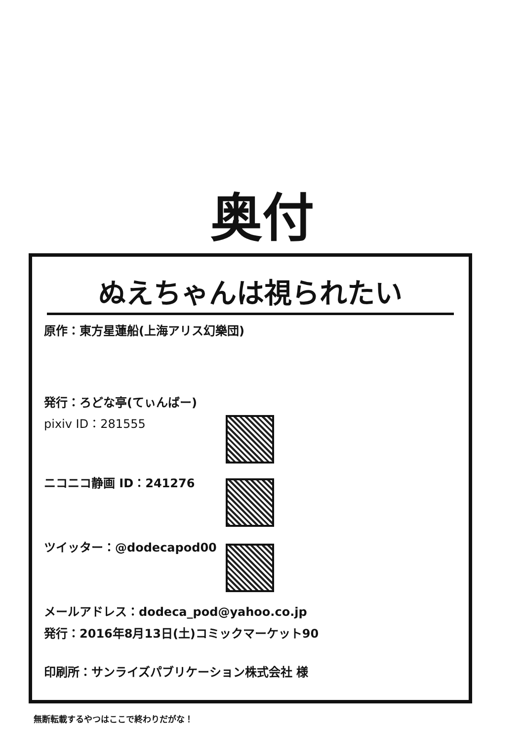奥付
ぬえちゃんは視られたい
原作：東方星蓮船(上海アリス幻樂団)
発行：ろどな亭(てぃんばー)
pixiv ID：281555
ニコニコ静画 ID：241276
ツイッター：@dodecapod00
メールアドレス：dodeca_pod@yahoo.co.jp
発行：2016年8月13日(土)コミックマーケット90
印刷所：サンライズパブリケーション株式会社 様
無断転載するやつはここで終わりだがな！